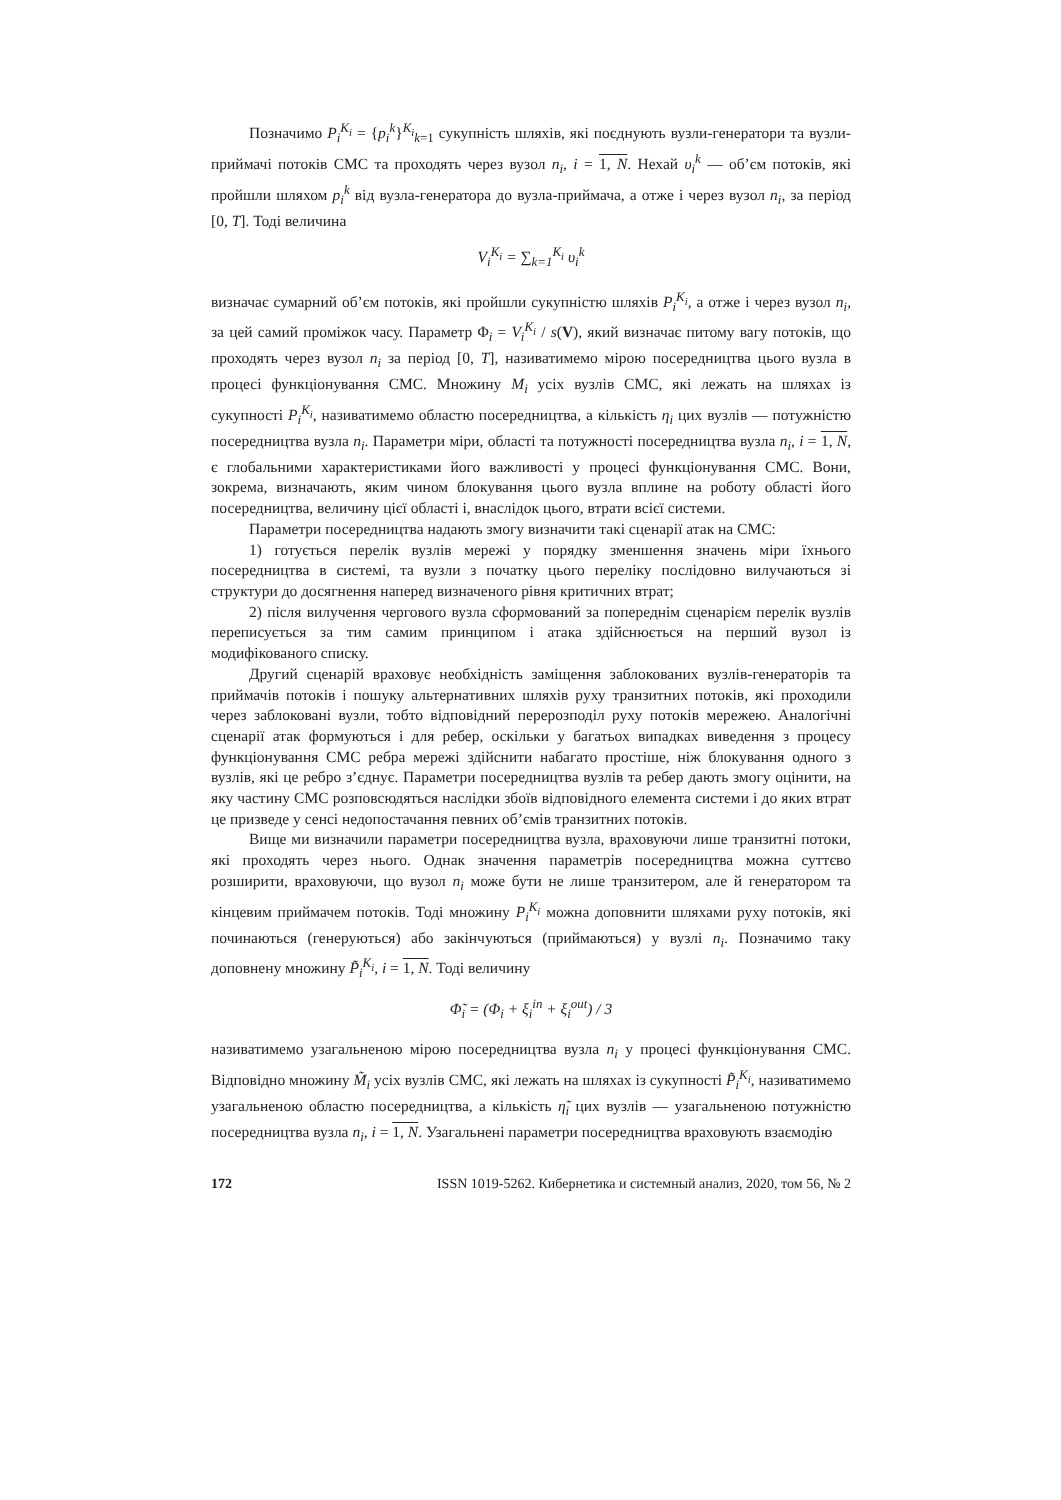Позначимо P<sub>i</sub><sup>K<sub>i</sub></sup> = {p<sub>i</sub><sup>k</sup>}<sup>K<sub>i</sub></sup><sub>k=1</sub> сукупність шляхів, які поєднують вузли-генератори та вузли-приймачі потоків СМС та проходять через вузол n<sub>i</sub>, i = 1, N. Нехай υ<sub>i</sub><sup>k</sup> — об’єм потоків, які пройшли шляхом p<sub>i</sub><sup>k</sup> від вузла-генератора до вузла-приймача, а отже і через вузол n<sub>i</sub>, за період [0, T]. Тоді величина
V<sub>i</sub><sup>K<sub>i</sub></sup> = ∑<sub>k=1</sub><sup>K<sub>i</sub></sup> υ<sub>i</sub><sup>k</sup>
визначає сумарний об’єм потоків, які пройшли сукупністю шляхів P<sub>i</sub><sup>K<sub>i</sub></sup>, а отже і через вузол n<sub>i</sub>, за цей самий проміжок часу. Параметр Φ<sub>i</sub> = V<sub>i</sub><sup>K<sub>i</sub></sup> / s(V), який визначає питому вагу потоків, що проходять через вузол n<sub>i</sub> за період [0, T], називатимемо мірою посередництва цього вузла в процесі функціонування СМС. Множину M<sub>i</sub> усіх вузлів СМС, які лежать на шляхах із сукупності P<sub>i</sub><sup>K<sub>i</sub></sup>, називатимемо областю посередництва, а кількість η<sub>i</sub> цих вузлів — потужністю посередництва вузла n<sub>i</sub>. Параметри міри, області та потужності посередництва вузла n<sub>i</sub>, i = 1, N, є глобальними характеристиками його важливості у процесі функціонування СМС. Вони, зокрема, визначають, яким чином блокування цього вузла вплине на роботу області його посередництва, величину цієї області і, внаслідок цього, втрати всієї системи.
Параметри посередництва надають змогу визначити такі сценарії атак на СМС:
1) готується перелік вузлів мережі у порядку зменшення значень міри їхнього посередництва в системі, та вузли з початку цього переліку послідовно вилучаються зі структури до досягнення наперед визначеного рівня критичних втрат;
2) після вилучення чергового вузла сформований за попереднім сценарієм перелік вузлів переписується за тим самим принципом і атака здійснюється на перший вузол із модифікованого списку.
Другий сценарій враховує необхідність заміщення заблокованих вузлів-генераторів та приймачів потоків і пошуку альтернативних шляхів руху транзитних потоків, які проходили через заблоковані вузли, тобто відповідний перерозподіл руху потоків мережею. Аналогічні сценарії атак формуються і для ребер, оскільки у багатьох випадках виведення з процесу функціонування СМС ребра мережі здійснити набагато простіше, ніж блокування одного з вузлів, які це ребро з’єднує. Параметри посередництва вузлів та ребер дають змогу оцінити, на яку частину СМС розповсюдяться наслідки збоїв відповідного елемента системи і до яких втрат це призведе у сенсі недопостачання певних об’ємів транзитних потоків.
Вище ми визначили параметри посередництва вузла, враховуючи лише транзитні потоки, які проходять через нього. Однак значення параметрів посередництва можна суттєво розширити, враховуючи, що вузол n<sub>i</sub> може бути не лише транзитером, але й генератором та кінцевим приймачем потоків. Тоді множину P<sub>i</sub><sup>K<sub>i</sub></sup> можна доповнити шляхами руху потоків, які починаються (генеруються) або закінчуються (приймаються) у вузлі n<sub>i</sub>. Позначимо таку доповнену множину P̃<sub>i</sub><sup>K<sub>i</sub></sup>, i = 1, N. Тоді величину
Φ̃<sub>i</sub> = (Φ<sub>i</sub> + ξ<sub>i</sub><sup>in</sup> + ξ<sub>i</sub><sup>out</sup>) / 3
називатимемо узагальненою мірою посередництва вузла n<sub>i</sub> у процесі функціонування СМС. Відповідно множину M̃<sub>i</sub> усіх вузлів СМС, які лежать на шляхах із сукупності P̃<sub>i</sub><sup>K<sub>i</sub></sup>, називатимемо узагальненою областю посередництва, а кількість η̃<sub>i</sub> цих вузлів — узагальненою потужністю посередництва вузла n<sub>i</sub>, i = 1, N. Узагальнені параметри посередництва враховують взаємодію
172 ISSN 1019-5262. Кибернетика и системный анализ, 2020, том 56, № 2